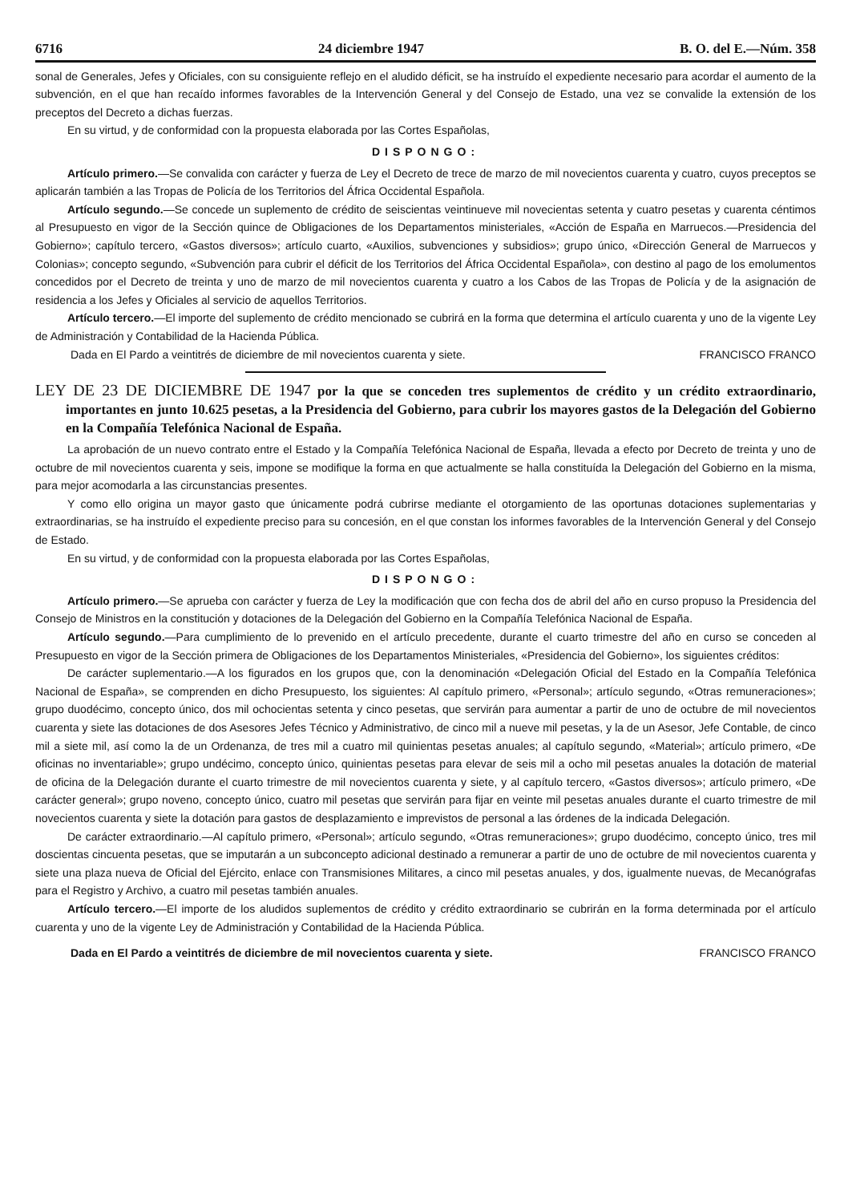6716 24 diciembre 1947 B. O. del E.—Núm. 358
sonal de Generales, Jefes y Oficiales, con su consiguiente reflejo en el aludido déficit, se ha instruído el expediente necesario para acordar el aumento de la subvención, en el que han recaído informes favorables de la Intervención General y del Consejo de Estado, una vez se convalide la extensión de los preceptos del Decreto a dichas fuerzas.
En su virtud, y de conformidad con la propuesta elaborada por las Cortes Españolas,
DISPONGO:
Artículo primero.—Se convalida con carácter y fuerza de Ley el Decreto de trece de marzo de mil novecientos cuarenta y cuatro, cuyos preceptos se aplicarán también a las Tropas de Policía de los Territorios del África Occidental Española.
Artículo segundo.—Se concede un suplemento de crédito de seiscientas veintinueve mil novecientas setenta y cuatro pesetas y cuarenta céntimos al Presupuesto en vigor de la Sección quince de Obligaciones de los Departamentos ministeriales, «Acción de España en Marruecos.—Presidencia del Gobierno»; capítulo tercero, «Gastos diversos»; artículo cuarto, «Auxilios, subvenciones y subsidios»; grupo único, «Dirección General de Marruecos y Colonias»; concepto segundo, «Subvención para cubrir el déficit de los Territorios del África Occidental Española», con destino al pago de los emolumentos concedidos por el Decreto de treinta y uno de marzo de mil novecientos cuarenta y cuatro a los Cabos de las Tropas de Policía y de la asignación de residencia a los Jefes y Oficiales al servicio de aquellos Territorios.
Artículo tercero.—El importe del suplemento de crédito mencionado se cubrirá en la forma que determina el artículo cuarenta y uno de la vigente Ley de Administración y Contabilidad de la Hacienda Pública.
Dada en El Pardo a veintitrés de diciembre de mil novecientos cuarenta y siete. FRANCISCO FRANCO
LEY DE 23 DE DICIEMBRE DE 1947 por la que se conceden tres suplementos de crédito y un crédito extraordinario, importantes en junto 10.625 pesetas, a la Presidencia del Gobierno, para cubrir los mayores gastos de la Delegación del Gobierno en la Compañía Telefónica Nacional de España.
La aprobación de un nuevo contrato entre el Estado y la Compañía Telefónica Nacional de España, llevada a efecto por Decreto de treinta y uno de octubre de mil novecientos cuarenta y seis, impone se modifique la forma en que actualmente se halla constituída la Delegación del Gobierno en la misma, para mejor acomodarla a las circunstancias presentes.
Y como ello origina un mayor gasto que únicamente podrá cubrirse mediante el otorgamiento de las oportunas dotaciones suplementarias y extraordinarias, se ha instruído el expediente preciso para su concesión, en el que constan los informes favorables de la Intervención General y del Consejo de Estado.
En su virtud, y de conformidad con la propuesta elaborada por las Cortes Españolas,
DISPONGO:
Artículo primero.—Se aprueba con carácter y fuerza de Ley la modificación que con fecha dos de abril del año en curso propuso la Presidencia del Consejo de Ministros en la constitución y dotaciones de la Delegación del Gobierno en la Compañía Telefónica Nacional de España.
Artículo segundo.—Para cumplimiento de lo prevenido en el artículo precedente, durante el cuarto trimestre del año en curso se conceden al Presupuesto en vigor de la Sección primera de Obligaciones de los Departamentos Ministeriales, «Presidencia del Gobierno», los siguientes créditos:
De carácter suplementario.—A los figurados en los grupos que, con la denominación «Delegación Oficial del Estado en la Compañía Telefónica Nacional de España», se comprenden en dicho Presupuesto, los siguientes: Al capítulo primero, «Personal»; artículo segundo, «Otras remuneraciones»; grupo duodécimo, concepto único, dos mil ochocientas setenta y cinco pesetas, que servirán para aumentar a partir de uno de octubre de mil novecientos cuarenta y siete las dotaciones de dos Asesores Jefes Técnico y Administrativo, de cinco mil a nueve mil pesetas, y la de un Asesor, Jefe Contable, de cinco mil a siete mil, así como la de un Ordenanza, de tres mil a cuatro mil quinientas pesetas anuales; al capítulo segundo, «Material»; artículo primero, «De oficinas no inventariable»; grupo undécimo, concepto único, quinientas pesetas para elevar de seis mil a ocho mil pesetas anuales la dotación de material de oficina de la Delegación durante el cuarto trimestre de mil novecientos cuarenta y siete, y al capítulo tercero, «Gastos diversos»; artículo primero, «De carácter general»; grupo noveno, concepto único, cuatro mil pesetas que servirán para fijar en veinte mil pesetas anuales durante el cuarto trimestre de mil novecientos cuarenta y siete la dotación para gastos de desplazamiento e imprevistos de personal a las órdenes de la indicada Delegación.
De carácter extraordinario.—Al capítulo primero, «Personal»; artículo segundo, «Otras remuneraciones»; grupo duodécimo, concepto único, tres mil doscientas cincuenta pesetas, que se imputarán a un subconcepto adicional destinado a remunerar a partir de uno de octubre de mil novecientos cuarenta y siete una plaza nueva de Oficial del Ejército, enlace con Transmisiones Militares, a cinco mil pesetas anuales, y dos, igualmente nuevas, de Mecanógrafas para el Registro y Archivo, a cuatro mil pesetas también anuales.
Artículo tercero.—El importe de los aludidos suplementos de crédito y crédito extraordinario se cubrirán en la forma determinada por el artículo cuarenta y uno de la vigente Ley de Administración y Contabilidad de la Hacienda Pública.
Dada en El Pardo a veintitrés de diciembre de mil novecientos cuarenta y siete. FRANCISCO FRANCO